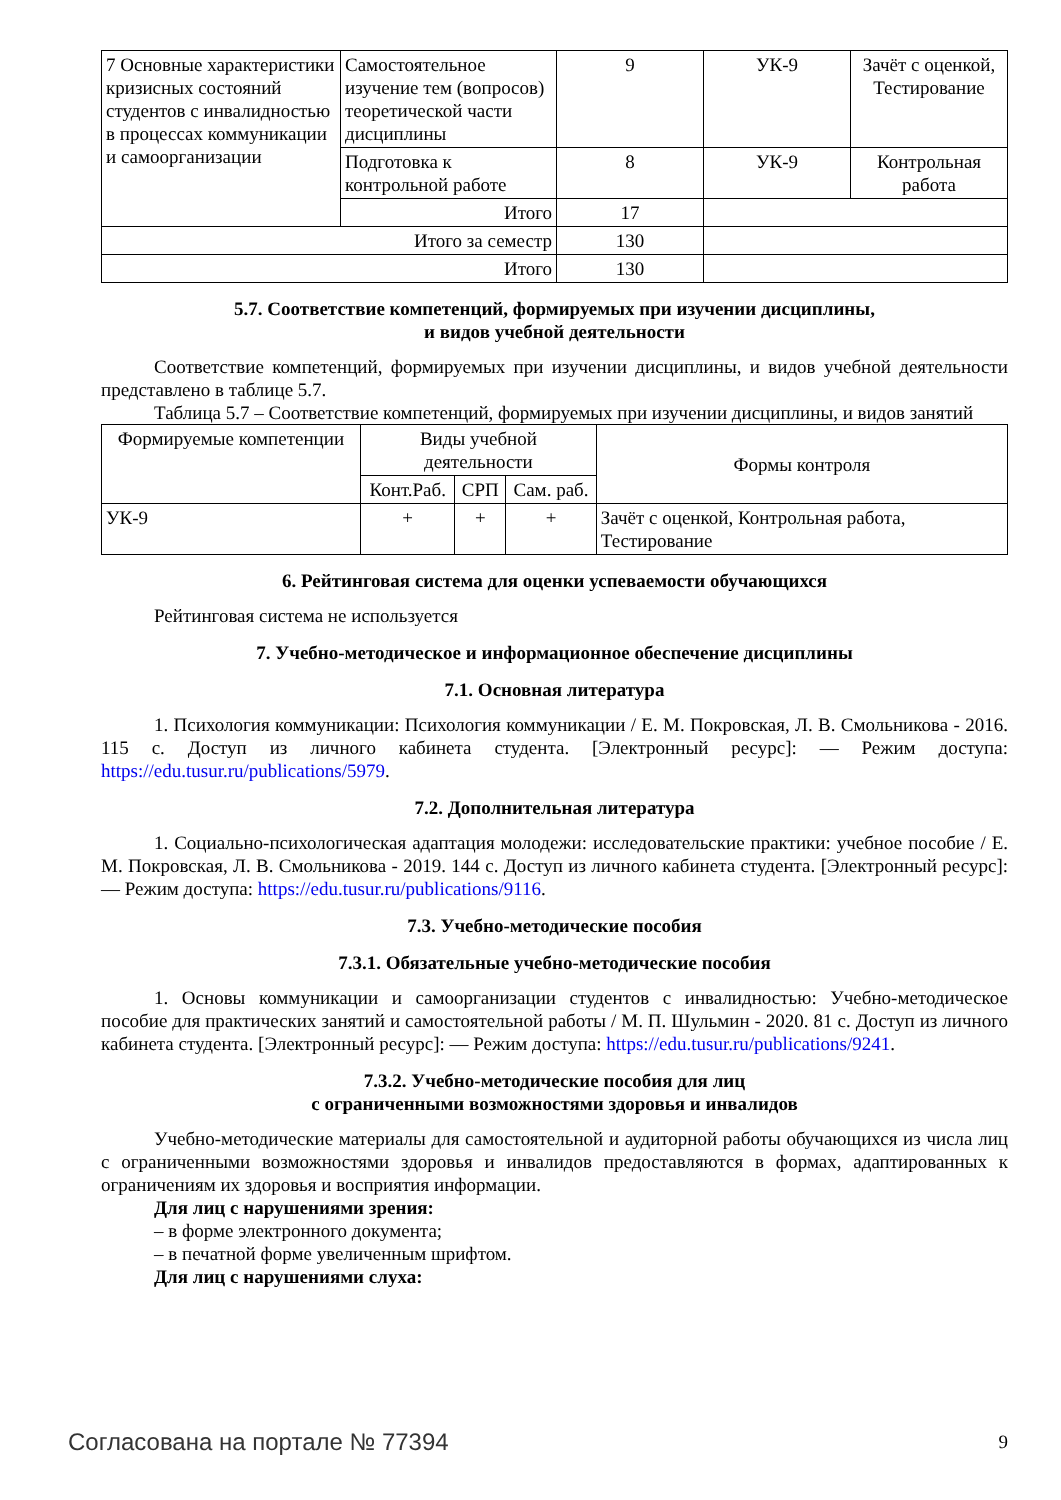| 7 Основные характеристики кризисных состояний студентов с инвалидностью в процессах коммуникации и самоорганизации | Самостоятельное изучение тем (вопросов) теоретической части дисциплины | 9 | УК-9 | Зачёт с оценкой, Тестирование |
| | Подготовка к контрольной работе | 8 | УК-9 | Контрольная работа |
| | Итого | 17 | | |
| Итого за семестр | | 130 | | |
| Итого | | 130 | | |
5.7. Соответствие компетенций, формируемых при изучении дисциплины,
и видов учебной деятельности
Соответствие компетенций, формируемых при изучении дисциплины, и видов учебной деятельности представлено в таблице 5.7.
Таблица 5.7 – Соответствие компетенций, формируемых при изучении дисциплины, и видов занятий
| Формируемые компетенции | Виды учебной деятельности | | | Формы контроля |
| --- | --- | --- | --- | --- |
| | Конт.Раб. | СРП | Сам. раб. | |
| УК-9 | + | + | + | Зачёт с оценкой, Контрольная работа, Тестирование |
6. Рейтинговая система для оценки успеваемости обучающихся
Рейтинговая система не используется
7. Учебно-методическое и информационное обеспечение дисциплины
7.1. Основная литература
1. Психология коммуникации: Психология коммуникации / Е. М. Покровская, Л. В. Смольникова - 2016. 115 с. Доступ из личного кабинета студента. [Электронный ресурс]: — Режим доступа: https://edu.tusur.ru/publications/5979.
7.2. Дополнительная литература
1. Социально-психологическая адаптация молодежи: исследовательские практики: учебное пособие / Е. М. Покровская, Л. В. Смольникова - 2019. 144 с. Доступ из личного кабинета студента. [Электронный ресурс]: — Режим доступа: https://edu.tusur.ru/publications/9116.
7.3. Учебно-методические пособия
7.3.1. Обязательные учебно-методические пособия
1. Основы коммуникации и самоорганизации студентов с инвалидностью: Учебно-методическое пособие для практических занятий и самостоятельной работы / М. П. Шульмин - 2020. 81 с. Доступ из личного кабинета студента. [Электронный ресурс]: — Режим доступа: https://edu.tusur.ru/publications/9241.
7.3.2. Учебно-методические пособия для лиц
с ограниченными возможностями здоровья и инвалидов
Учебно-методические материалы для самостоятельной и аудиторной работы обучающихся из числа лиц с ограниченными возможностями здоровья и инвалидов предоставляются в формах, адаптированных к ограничениям их здоровья и восприятия информации.
Для лиц с нарушениями зрения:
– в форме электронного документа;
– в печатной форме увеличенным шрифтом.
Для лиц с нарушениями слуха:
Согласована на портале № 77394 9